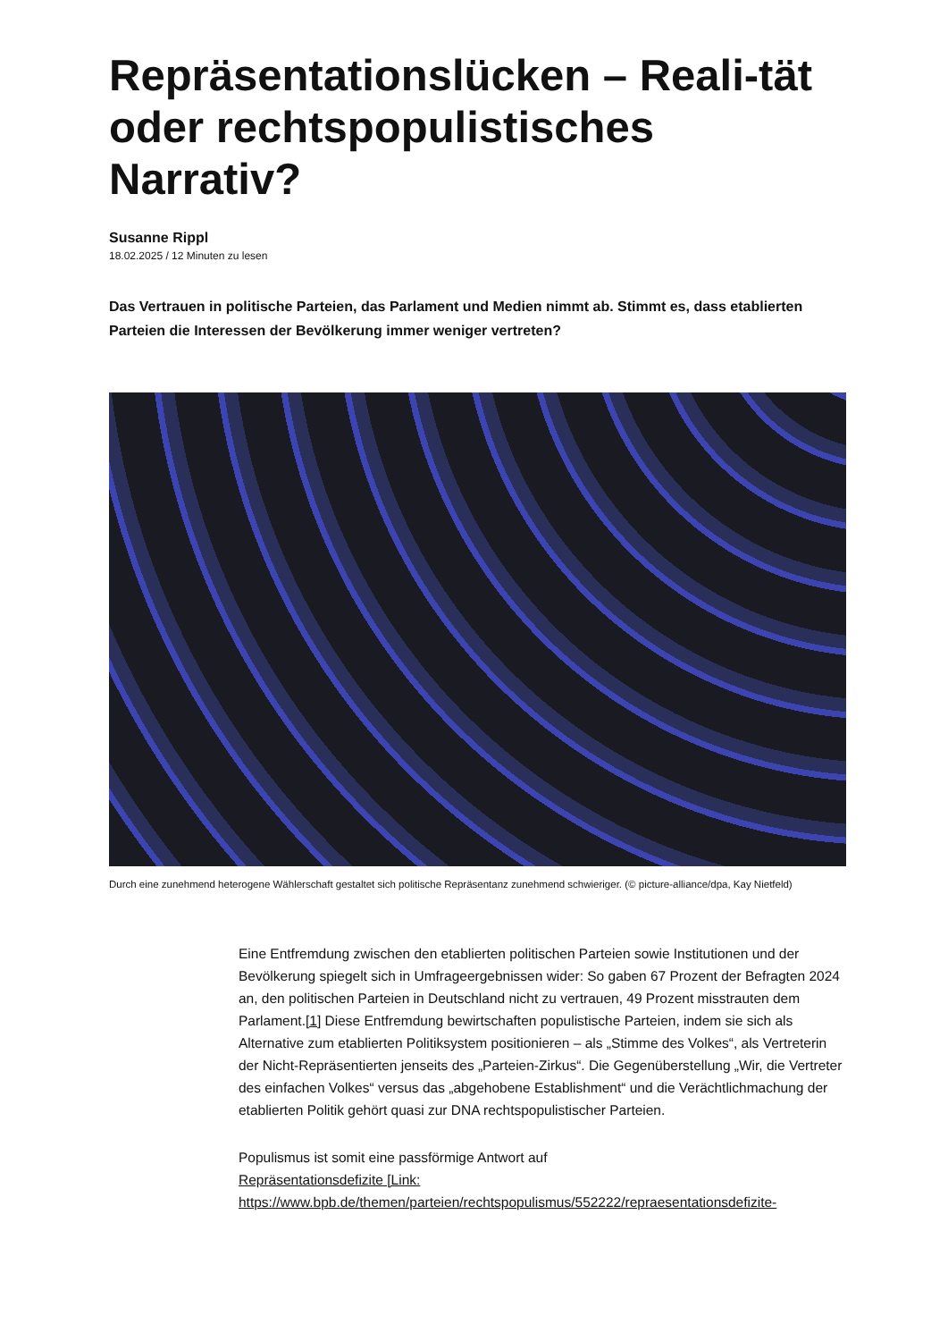Repräsentationslücken – Reali-tät oder rechtspopulistisches Narrativ?
Susanne Rippl
18.02.2025 / 12 Minuten zu lesen
Das Vertrauen in politische Parteien, das Parlament und Medien nimmt ab. Stimmt es, dass etablierten Parteien die Interessen der Bevölkerung immer weniger vertreten?
Durch eine zunehmend heterogene Wählerschaft gestaltet sich politische Repräsentanz zunehmend schwieriger. (© picture-alliance/dpa, Kay Nietfeld)
Eine Entfremdung zwischen den etablierten politischen Parteien sowie Institutionen und der Bevölkerung spiegelt sich in Umfrageergebnissen wider: So gaben 67 Prozent der Befragten 2024 an, den politischen Parteien in Deutschland nicht zu vertrauen, 49 Prozent misstrauten dem Parlament.[1] Diese Entfremdung bewirtschaften populistische Parteien, indem sie sich als Alternative zum etablierten Politiksystem positionieren – als „Stimme des Volkes“, als Vertreterin der Nicht-Repräsentierten jenseits des „Parteien-Zirkus“. Die Gegenüberstellung „Wir, die Vertreter des einfachen Volkes“ versus das „abgehobene Establishment“ und die Verächtlichmachung der etablierten Politik gehört quasi zur DNA rechtspopulistischer Parteien.
Populismus ist somit eine passförmige Antwort auf
Repräsentationsdefizite [Link:
https://www.bpb.de/themen/parteien/rechtspopulismus/552222/repraesentationsdefizite-